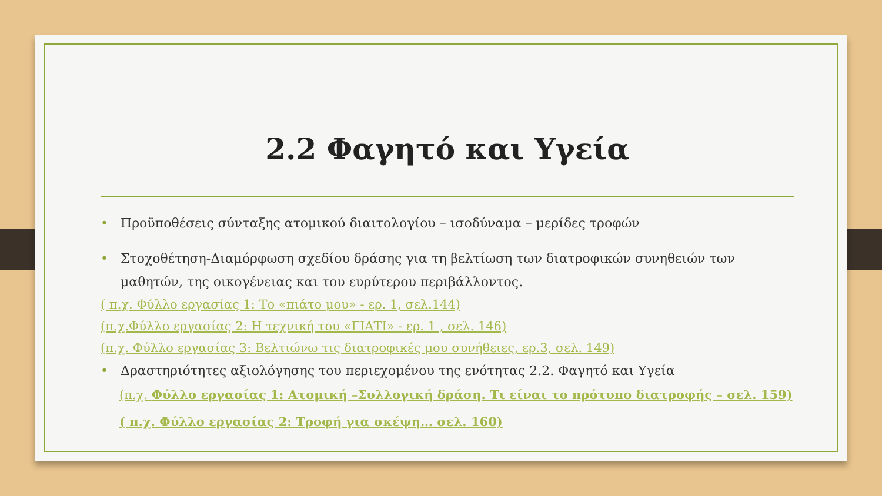2.2 Φαγητό και Υγεία
• Προϋποθέσεις σύνταξης ατομικού διαιτολογίου – ισοδύναμα – μερίδες τροφών
• Στοχοθέτηση-Διαμόρφωση σχεδίου δράσης για τη βελτίωση των διατροφικών συνηθειών των μαθητών, της οικογένειας και του ευρύτερου περιβάλλοντος.
( π.χ. Φύλλο εργασίας 1: Το «πιάτο μου» - ερ. 1, σελ.144)
(π.χ.Φύλλο εργασίας 2: Η τεχνική του «ΓΙΑΤΙ» - ερ. 1 , σελ. 146)
(π.χ. Φύλλο εργασίας 3: Βελτιώνω τις διατροφικές μου συνήθειες, ερ.3, σελ. 149)
• Δραστηριότητες αξιολόγησης του περιεχομένου της ενότητας 2.2. Φαγητό και Υγεία
(π.χ. Φύλλο εργασίας 1: Ατομική –Συλλογική δράση. Τι είναι το πρότυπο διατροφής – σελ. 159)
( π.χ. Φύλλο εργασίας 2: Τροφή για σκέψη… σελ. 160)